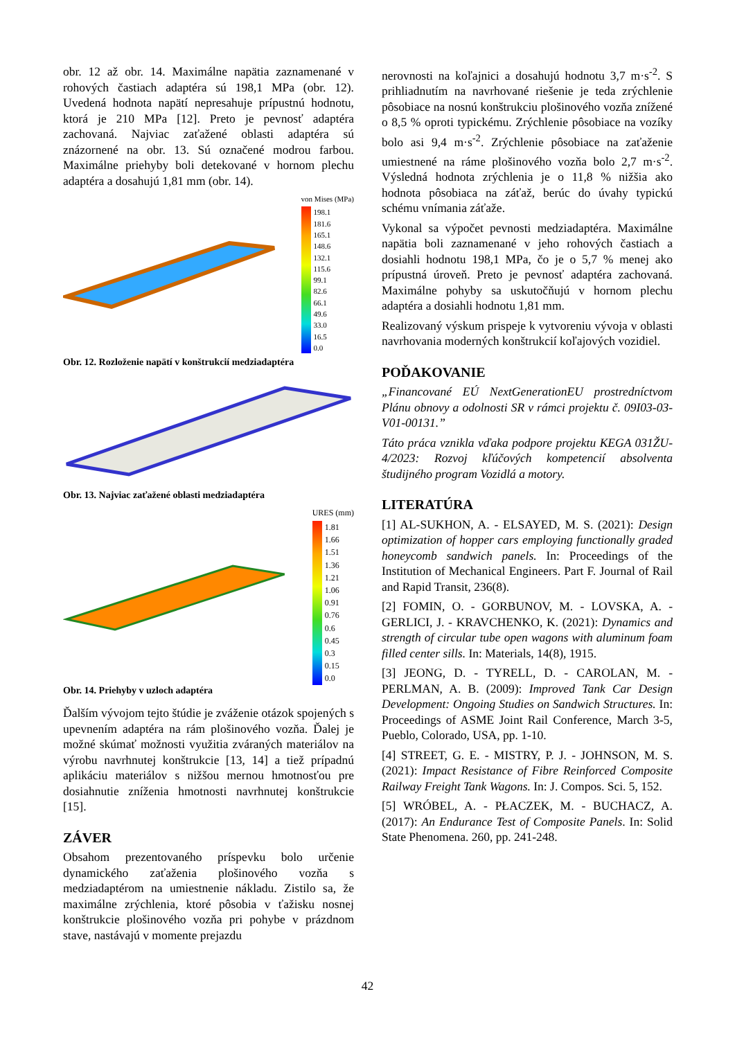obr. 12 až obr. 14. Maximálne napätia zaznamenané v rohových častiach adaptéra sú 198,1 MPa (obr. 12). Uvedená hodnota napätí nepresahuje prípustnú hodnotu, ktorá je 210 MPa [12]. Preto je pevnosť adaptéra zachovaná. Najviac zaťažené oblasti adaptéra sú znázornené na obr. 13. Sú označené modrou farbou. Maximálne priehyby boli detekované v hornom plechu adaptéra a dosahujú 1,81 mm (obr. 14).
von Mises (MPa)
198.1
181.6
165.1
148.6
132.1
115.6
99.1
82.6
66.1
49.6
33.0
16.5
0.0
Obr. 12. Rozloženie napätí v konštrukcií medziadaptéra
Obr. 13. Najviac zaťažené oblasti medziadaptéra
URES (mm)
1.81
1.66
1.51
1.36
1.21
1.06
0.91
0.76
0.6
0.45
0.3
0.15
0.0
Obr. 14. Priehyby v uzloch adaptéra
Ďalším vývojom tejto štúdie je zváženie otázok spojených s upevnením adaptéra na rám plošinového vozňa. Ďalej je možné skúmať možnosti využitia zváraných materiálov na výrobu navrhnutej konštrukcie [13, 14] a tiež prípadnú aplikáciu materiálov s nižšou mernou hmotnosťou pre dosiahnutie zníženia hmotnosti navrhnutej konštrukcie [15].
ZÁVER
Obsahom prezentovaného príspevku bolo určenie dynamického zaťaženia plošinového vozňa s medziadaptérom na umiestnenie nákladu. Zistilo sa, že maximálne zrýchlenia, ktoré pôsobia v ťažisku nosnej konštrukcie plošinového vozňa pri pohybe v prázdnom stave, nastávajú v momente prejazdu
nerovnosti na koľajnici a dosahujú hodnotu 3,7 m·s<sup>-2</sup>. S prihliadnutím na navrhované riešenie je teda zrýchlenie pôsobiace na nosnú konštrukciu plošinového vozňa znížené o 8,5 % oproti typickému. Zrýchlenie pôsobiace na vozíky bolo asi 9,4 m·s<sup>-2</sup>. Zrýchlenie pôsobiace na zaťaženie umiestnené na ráme plošinového vozňa bolo 2,7 m·s<sup>-2</sup>. Výsledná hodnota zrýchlenia je o 11,8 % nižšia ako hodnota pôsobiaca na záťaž, berúc do úvahy typickú schému vnímania záťaže.
Vykonal sa výpočet pevnosti medziadaptéra. Maximálne napätia boli zaznamenané v jeho rohových častiach a dosiahli hodnotu 198,1 MPa, čo je o 5,7 % menej ako prípustná úroveň. Preto je pevnosť adaptéra zachovaná. Maximálne pohyby sa uskutočňujú v hornom plechu adaptéra a dosiahli hodnotu 1,81 mm.
Realizovaný výskum prispeje k vytvoreniu vývoja v oblasti navrhovania moderných konštrukcií koľajových vozidiel.
POĎAKOVANIE
„Financované EÚ NextGenerationEU prostredníctvom Plánu obnovy a odolnosti SR v rámci projektu č. 09I03-03-V01-00131.”
Táto práca vznikla vďaka podpore projektu KEGA 031ŽU-4/2023: Rozvoj kľúčových kompetencií absolventa študijného program Vozidlá a motory.
LITERATÚRA
[1] AL-SUKHON, A. - ELSAYED, M. S. (2021): Design optimization of hopper cars employing functionally graded honeycomb sandwich panels. In: Proceedings of the Institution of Mechanical Engineers. Part F. Journal of Rail and Rapid Transit, 236(8).
[2] FOMIN, O. - GORBUNOV, M. - LOVSKA, A. - GERLICI, J. - KRAVCHENKO, K. (2021): Dynamics and strength of circular tube open wagons with aluminum foam filled center sills. In: Materials, 14(8), 1915.
[3] JEONG, D. - TYRELL, D. - CAROLAN, M. - PERLMAN, A. B. (2009): Improved Tank Car Design Development: Ongoing Studies on Sandwich Structures. In: Proceedings of ASME Joint Rail Conference, March 3-5, Pueblo, Colorado, USA, pp. 1-10.
[4] STREET, G. E. - MISTRY, P. J. - JOHNSON, M. S. (2021): Impact Resistance of Fibre Reinforced Composite Railway Freight Tank Wagons. In: J. Compos. Sci. 5, 152.
[5] WRÓBEL, A. - PŁACZEK, M. - BUCHACZ, A. (2017): An Endurance Test of Composite Panels. In: Solid State Phenomena. 260, pp. 241-248.
42